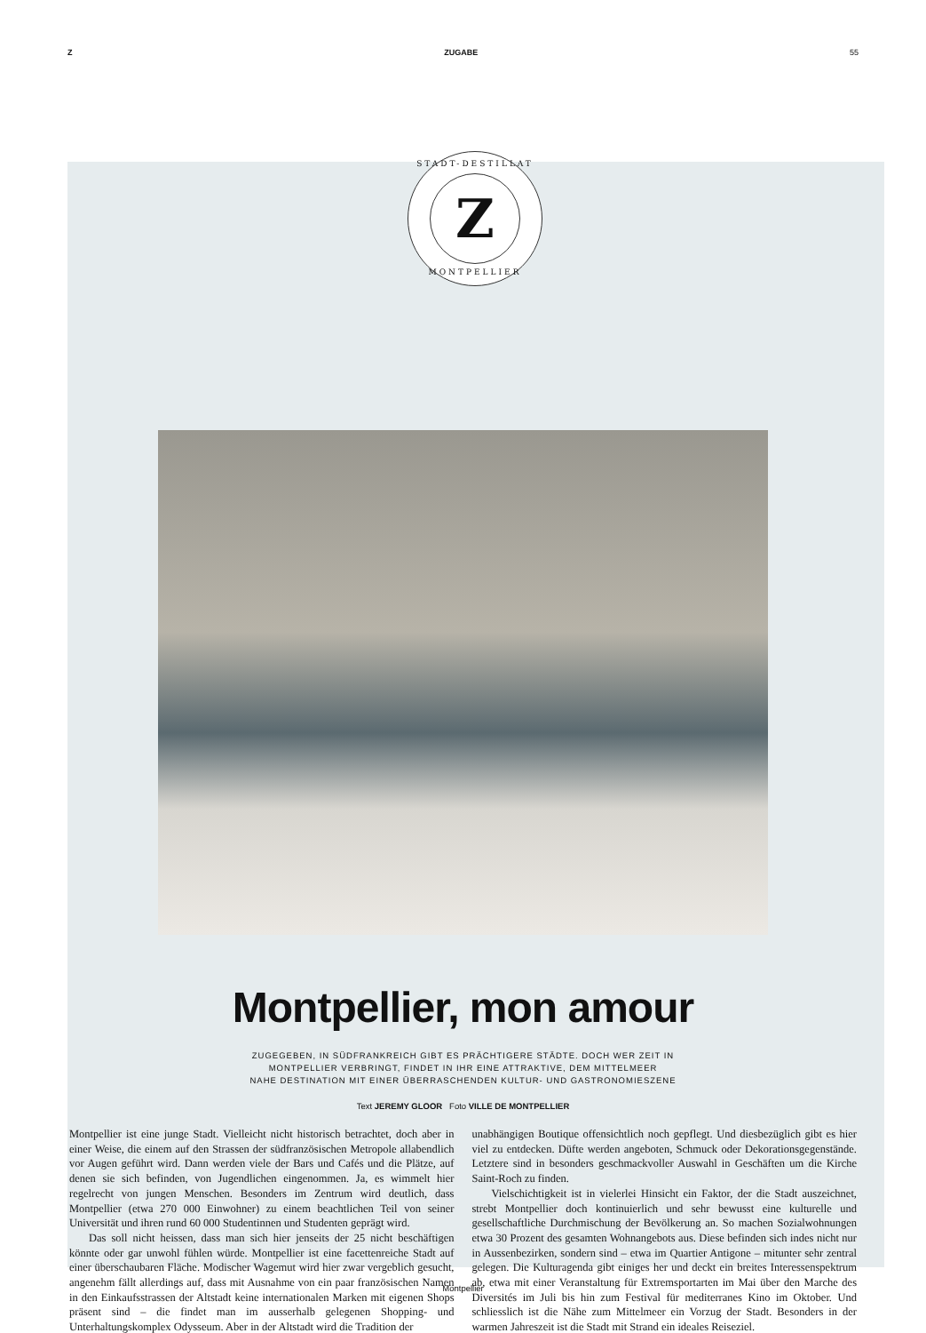Z ZUGABE 55
STADT-DESTILLAT
Z
MONTPELLIER
Montpellier, mon amour
ZUGEGEBEN, IN SÜDFRANKREICH GIBT ES PRÄCHTIGERE STÄDTE. DOCH WER ZEIT IN
MONTPELLIER VERBRINGT, FINDET IN IHR EINE ATTRAKTIVE, DEM MITTELMEER
NAHE DESTINATION MIT EINER ÜBERRASCHENDEN KULTUR- UND GASTRONOMIESZENE
Text JEREMY GLOOR Foto VILLE DE MONTPELLIER
Montpellier ist eine junge Stadt. Vielleicht nicht historisch betrachtet, doch aber in einer Weise, die einem auf den Strassen der südfranzösischen Metropole allabendlich vor Augen geführt wird. Dann werden viele der Bars und Cafés und die Plätze, auf denen sie sich befinden, von Jugendlichen eingenommen. Ja, es wimmelt hier regelrecht von jungen Menschen. Besonders im Zentrum wird deutlich, dass Montpellier (etwa 270 000 Einwohner) zu einem beachtlichen Teil von seiner Universität und ihren rund 60 000 Studentinnen und Studenten geprägt wird.
Das soll nicht heissen, dass man sich hier jenseits der 25 nicht beschäftigen könnte oder gar unwohl fühlen würde. Montpellier ist eine facettenreiche Stadt auf einer überschaubaren Fläche. Modischer Wagemut wird hier zwar vergeblich gesucht, angenehm fällt allerdings auf, dass mit Ausnahme von ein paar französischen Namen in den Einkaufsstrassen der Altstadt keine internationalen Marken mit eigenen Shops präsent sind – die findet man im ausserhalb gelegenen Shopping- und Unterhaltungskomplex Odysseum. Aber in der Altstadt wird die Tradition der
unabhängigen Boutique offensichtlich noch gepflegt. Und diesbezüglich gibt es hier viel zu entdecken. Düfte werden angeboten, Schmuck oder Dekorationsgegenstände. Letztere sind in besonders geschmackvoller Auswahl in Geschäften um die Kirche Saint-Roch zu finden.
Vielschichtigkeit ist in vielerlei Hinsicht ein Faktor, der die Stadt auszeichnet, strebt Montpellier doch kontinuierlich und sehr bewusst eine kulturelle und gesellschaftliche Durchmischung der Bevölkerung an. So machen Sozialwohnungen etwa 30 Prozent des gesamten Wohnangebots aus. Diese befinden sich indes nicht nur in Aussenbezirken, sondern sind – etwa im Quartier Antigone – mitunter sehr zentral gelegen. Die Kulturagenda gibt einiges her und deckt ein breites Interessenspektrum ab, etwa mit einer Veranstaltung für Extremsportarten im Mai über den Marche des Diversités im Juli bis hin zum Festival für mediterranes Kino im Oktober. Und schliesslich ist die Nähe zum Mittelmeer ein Vorzug der Stadt. Besonders in der warmen Jahreszeit ist die Stadt mit Strand ein ideales Reiseziel.
Montpellier